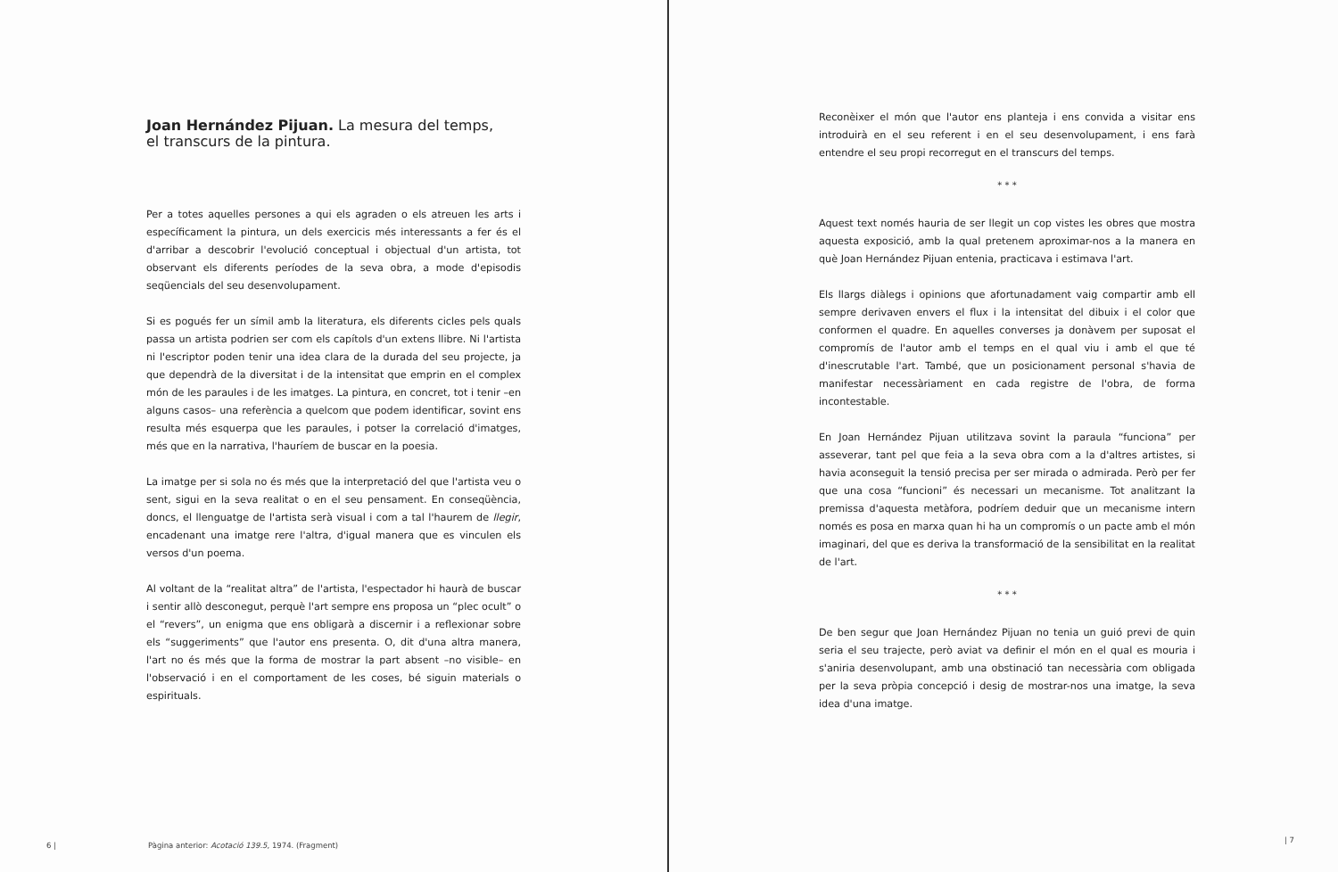Joan Hernández Pijuan. La mesura del temps,
el transcurs de la pintura.
Per a totes aquelles persones a qui els agraden o els atreuen les arts i específicament la pintura, un dels exercicis més interessants a fer és el d'arribar a descobrir l'evolució conceptual i objectual d'un artista, tot observant els diferents períodes de la seva obra, a mode d'episodis seqüencials del seu desenvolupament.
Si es pogués fer un símil amb la literatura, els diferents cicles pels quals passa un artista podrien ser com els capítols d'un extens llibre. Ni l'artista ni l'escriptor poden tenir una idea clara de la durada del seu projecte, ja que dependrà de la diversitat i de la intensitat que emprin en el complex món de les paraules i de les imatges. La pintura, en concret, tot i tenir –en alguns casos– una referència a quelcom que podem identificar, sovint ens resulta més esquerpa que les paraules, i potser la correlació d'imatges, més que en la narrativa, l'hauríem de buscar en la poesia.
La imatge per si sola no és més que la interpretació del que l'artista veu o sent, sigui en la seva realitat o en el seu pensament. En conseqüència, doncs, el llenguatge de l'artista serà visual i com a tal l'haurem de llegir, encadenant una imatge rere l'altra, d'igual manera que es vinculen els versos d'un poema.
Al voltant de la “realitat altra” de l'artista, l'espectador hi haurà de buscar i sentir allò desconegut, perquè l'art sempre ens proposa un “plec ocult” o el “revers”, un enigma que ens obligarà a discernir i a reflexionar sobre els “suggeriments” que l'autor ens presenta. O, dit d'una altra manera, l'art no és més que la forma de mostrar la part absent –no visible– en l'observació i en el comportament de les coses, bé siguin materials o espirituals.
6 |
Pàgina anterior: Acotació 139.5, 1974. (Fragment)
Reconèixer el món que l'autor ens planteja i ens convida a visitar ens introduirà en el seu referent i en el seu desenvolupament, i ens farà entendre el seu propi recorregut en el transcurs del temps.
* * *
Aquest text només hauria de ser llegit un cop vistes les obres que mostra aquesta exposició, amb la qual pretenem aproximar-nos a la manera en què Joan Hernández Pijuan entenia, practicava i estimava l'art.
Els llargs diàlegs i opinions que afortunadament vaig compartir amb ell sempre derivaven envers el flux i la intensitat del dibuix i el color que conformen el quadre. En aquelles converses ja donàvem per suposat el compromís de l'autor amb el temps en el qual viu i amb el que té d'inescrutable l'art. També, que un posicionament personal s'havia de manifestar necessàriament en cada registre de l'obra, de forma incontestable.
En Joan Hernández Pijuan utilitzava sovint la paraula “funciona” per asseverar, tant pel que feia a la seva obra com a la d'altres artistes, si havia aconseguit la tensió precisa per ser mirada o admirada. Però per fer que una cosa “funcioni” és necessari un mecanisme. Tot analitzant la premissa d'aquesta metàfora, podríem deduir que un mecanisme intern només es posa en marxa quan hi ha un compromís o un pacte amb el món imaginari, del que es deriva la transformació de la sensibilitat en la realitat de l'art.
* * *
De ben segur que Joan Hernández Pijuan no tenia un guió previ de quin seria el seu trajecte, però aviat va definir el món en el qual es mouria i s'aniria desenvolupant, amb una obstinació tan necessària com obligada per la seva pròpia concepció i desig de mostrar-nos una imatge, la seva idea d'una imatge.
| 7